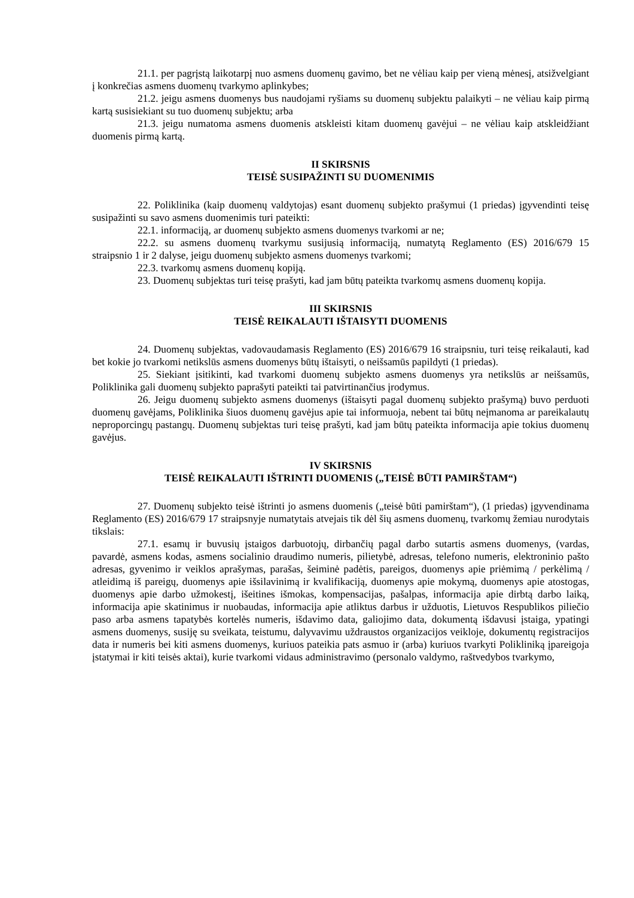21.1. per pagrįstą laikotarpį nuo asmens duomenų gavimo, bet ne vėliau kaip per vieną mėnesį, atsižvelgiant į konkrečias asmens duomenų tvarkymo aplinkybes;
21.2. jeigu asmens duomenys bus naudojami ryšiams su duomenų subjektu palaikyti – ne vėliau kaip pirmą kartą susisiekiant su tuo duomenų subjektu; arba
21.3. jeigu numatoma asmens duomenis atskleisti kitam duomenų gavėjui – ne vėliau kaip atskleidžiant duomenis pirmą kartą.
II SKIRSNIS
TEISĖ SUSIPAŽINTI SU DUOMENIMIS
22. Poliklinika (kaip duomenų valdytojas) esant duomenų subjekto prašymui (1 priedas) įgyvendinti teisę susipažinti su savo asmens duomenimis turi pateikti:
22.1. informaciją, ar duomenų subjekto asmens duomenys tvarkomi ar ne;
22.2. su asmens duomenų tvarkymu susijusią informaciją, numatytą Reglamento (ES) 2016/679 15 straipsnio 1 ir 2 dalyse, jeigu duomenų subjekto asmens duomenys tvarkomi;
22.3. tvarkomų asmens duomenų kopiją.
23. Duomenų subjektas turi teisę prašyti, kad jam būtų pateikta tvarkomų asmens duomenų kopija.
III SKIRSNIS
TEISĖ REIKALAUTI IŠTAISYTI DUOMENIS
24. Duomenų subjektas, vadovaudamasis Reglamento (ES) 2016/679 16 straipsniu, turi teisę reikalauti, kad bet kokie jo tvarkomi netikslūs asmens duomenys būtų ištaisyti, o neišsamūs papildyti (1 priedas).
25. Siekiant įsitikinti, kad tvarkomi duomenų subjekto asmens duomenys yra netikslūs ar neišsamūs, Poliklinika gali duomenų subjekto paprašyti pateikti tai patvirtinančius įrodymus.
26. Jeigu duomenų subjekto asmens duomenys (ištaisyti pagal duomenų subjekto prašymą) buvo perduoti duomenų gavėjams, Poliklinika šiuos duomenų gavėjus apie tai informuoja, nebent tai būtų neįmanoma ar pareikalautų neproporcingų pastangų. Duomenų subjektas turi teisę prašyti, kad jam būtų pateikta informacija apie tokius duomenų gavėjus.
IV SKIRSNIS
TEISĖ REIKALAUTI IŠTRINTI DUOMENIS („TEISĖ BŪTI PAMIRŠTAM“)
27. Duomenų subjekto teisė ištrinti jo asmens duomenis („teisė būti pamirštam“), (1 priedas) įgyvendinama Reglamento (ES) 2016/679 17 straipsnyje numatytais atvejais tik dėl šių asmens duomenų, tvarkomų žemiau nurodytais tikslais:
27.1. esamų ir buvusių įstaigos darbuotojų, dirbančių pagal darbo sutartis asmens duomenys, (vardas, pavardė, asmens kodas, asmens socialinio draudimo numeris, pilietybė, adresas, telefono numeris, elektroninio pašto adresas, gyvenimo ir veiklos aprašymas, parašas, šeiminė padėtis, pareigos, duomenys apie priėmimą / perkėlimą / atleidimą iš pareigų, duomenys apie išsilavinimą ir kvalifikaciją, duomenys apie mokymą, duomenys apie atostogas, duomenys apie darbo užmokestį, išeitines išmokas, kompensacijas, pašalpas, informacija apie dirbtą darbo laiką, informacija apie skatinimus ir nuobaudas, informacija apie atliktus darbus ir užduotis, Lietuvos Respublikos piliečio paso arba asmens tapatybės kortelės numeris, išdavimo data, galiojimo data, dokumentą išdavusi įstaiga, ypatingi asmens duomenys, susiję su sveikata, teistumu, dalyvavimu uždraustos organizacijos veikloje, dokumentų registracijos data ir numeris bei kiti asmens duomenys, kuriuos pateikia pats asmuo ir (arba) kuriuos tvarkyti Polikliniką įpareigoja įstatymai ir kiti teisės aktai), kurie tvarkomi vidaus administravimo (personalo valdymo, raštvedybos tvarkymo,